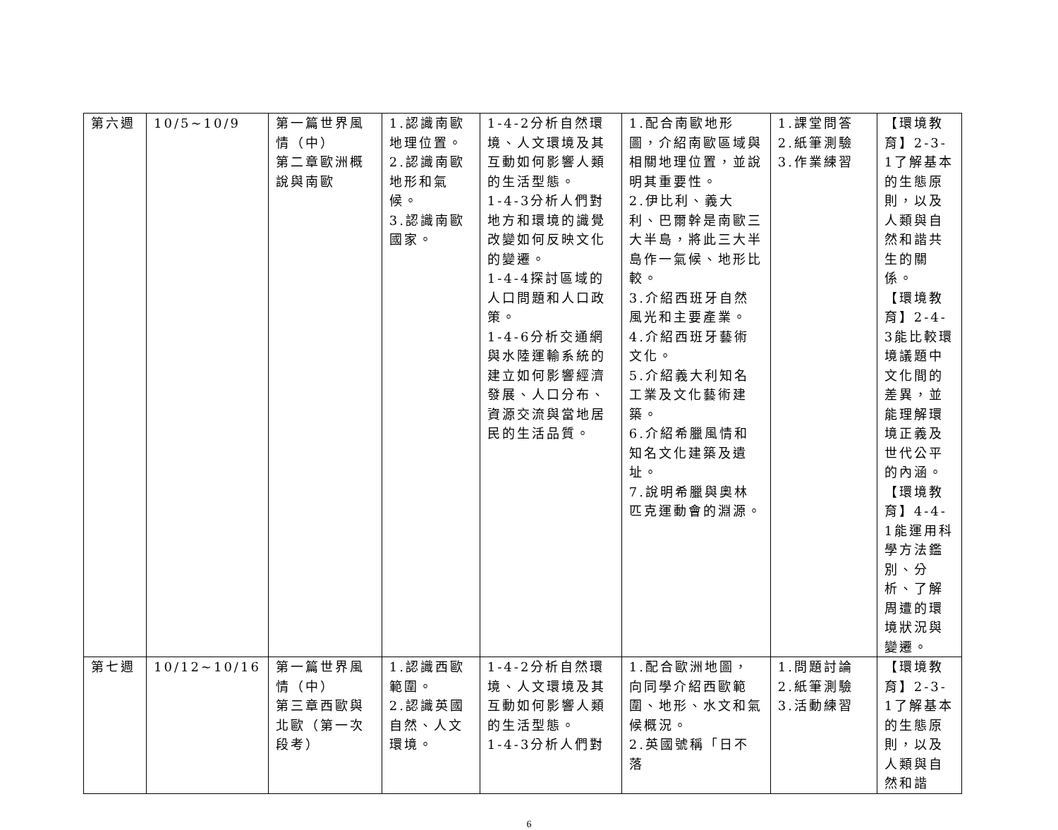| 第六週 | 10/5~10/9 | 第一篇世界風情（中） 第二章歐洲概說與南歐 | 1.認識南歐地理位置。 2.認識南歐地形和氣候。 3.認識南歐國家。 | 1-4-2分析自然環境、人文環境及其互動如何影響人類的生活型態。 1-4-3分析人們對地方和環境的識覺改變如何反映文化的變遷。 1-4-4探討區域的人口問題和人口政策。 1-4-6分析交通網與水陸運輸系統的建立如何影響經濟發展、人口分布、資源交流與當地居民的生活品質。 | 1.配合南歐地形圖，介紹南歐區域與相關地理位置，並說明其重要性。 2.伊比利、義大利、巴爾幹是南歐三大半島，將此三大半島作一氣候、地形比較。 3.介紹西班牙自然風光和主要產業。 4.介紹西班牙藝術文化。 5.介紹義大利知名工業及文化藝術建築。 6.介紹希臘風情和知名文化建築及遺址。 7.說明希臘與奧林匹克運動會的淵源。 | 1.課堂問答 2.紙筆測驗 3.作業練習 | 【環境教育】2-3-1了解基本的生態原則，以及人類與自然和諧共生的關係。 【環境教育】2-4-3能比較環境議題中文化間的差異，並能理解環境正義及世代公平的內涵。 【環境教育】4-4-1能運用科學方法鑑別、分析、了解周遭的環境狀況與變遷。 |
| 第七週 | 10/12~10/16 | 第一篇世界風情（中） 第三章西歐與北歐（第一次段考） | 1.認識西歐範圍。 2.認識英國自然、人文環境。 | 1-4-2分析自然環境、人文環境及其互動如何影響人類的生活型態。 1-4-3分析人們對 | 1.配合歐洲地圖，向同學介紹西歐範圍、地形、水文和氣候概況。 2.英國號稱「日不落 | 1.問題討論 2.紙筆測驗 3.活動練習 | 【環境教育】2-3-1了解基本的生態原則，以及人類與自然和諧 |
6